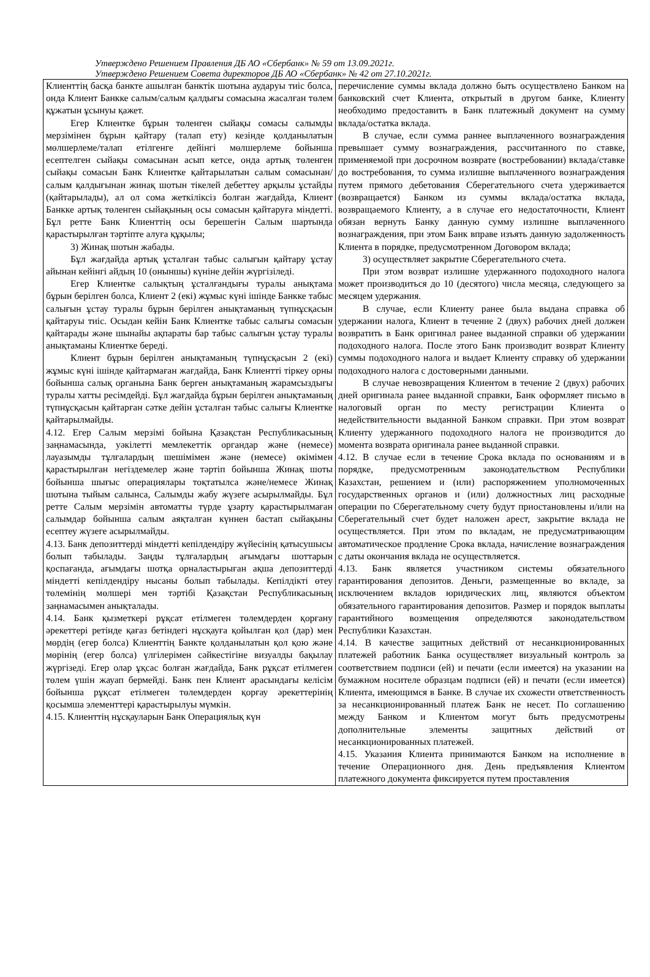Утверждено Решением Правления ДБ АО «Сбербанк» № 59 от 13.09.2021г.
Утверждено Решением Совета директоров ДБ АО «Сбербанк» № 42 от 27.10.2021г.
| Клиенттің басқа банкте ашылған банктік шотына аударуы тиіс болса, онда Клиент Банкке салым/салым қалдығы сомасына жасалған төлем құжатын ұсынуы қажет. Егер Клиентке бұрын төленген сыйақы сомасы салымды мерзімінен бұрын қайтару (талап ету) кезінде қолданылатын мөлшерлеме/талап етілгенге дейінгі мөлшерлеме бойынша есептелген сыйақы сомасынан асып кетсе, онда артық төленген сыйақы сомасын Банк Клиентке қайтарылатын салым сомасынан/ салым қалдығынан жинақ шотын тікелей дебеттеу арқылы ұстайды (қайтарылады), ал ол сома жеткіліксіз болған жағдайда, Клиент Банкке артық төленген сыйақының осы сомасын қайтаруға міндетті. Бұл ретте Банк Клиенттің осы берешегін Салым шартында қарастырылған тәртіпте алуға құқылы; 3) Жинақ шотын жабады. Бұл жағдайда артық ұсталған табыс салығын қайтару ұстау айынан кейінгі айдың 10 (оныншы) күніне дейін жүргізіледі. Егер Клиентке салықтың ұсталғандығы туралы анықтама бұрын берілген болса, Клиент 2 (екі) жұмыс күні ішінде Банкке табыс салығын ұстау туралы бұрын берілген анықтаманың түпнұсқасын қайтаруы тиіс. Осыдан кейін Банк Клиентке табыс салығы сомасын қайтарады және шынайы ақпараты бар табыс салығын ұстау туралы анықтаманы Клиентке береді. Клиент бұрын берілген анықтаманың түпнұсқасын 2 (екі) жұмыс күні ішінде қайтармаған жағдайда, Банк Клиентті тіркеу орны бойынша салық органына Банк берген анықтаманың жарамсыздығы туралы хатты ресімдейді. Бұл жағдайда бұрын берілген анықтаманың түпнұсқасын қайтарған сәтке дейін ұсталған табыс салығы Клиентке қайтарылмайды. 4.12. Егер Салым мерзімі бойына Қазақстан Республикасының заңнамасында, уәкілетті мемлекеттік органдар және (немесе) лауазымды тұлғалардың шешімімен және (немесе) өкімімен қарастырылған негіздемелер және тәртіп бойынша Жинақ шоты бойынша шығыс операциялары тоқтатылса және/немесе Жинақ шотына тыйым салынса, Салымды жабу жүзеге асырылмайды. Бұл ретте Салым мерзімін автоматты түрде ұзарту қарастырылмаған салымдар бойынша салым аяқталған күннен бастап сыйақыны есептеу жүзеге асырылмайды. 4.13. Банк депозиттерді міндетті кепілдендіру жүйесінің қатысушысы болып табылады. Заңды тұлғалардың ағымдағы шоттарын қоспағанда, ағымдағы шотқа орналастырыған ақша депозиттерді міндетті кепілдендіру нысаны болып табылады. Кепілдікті өтеу төлемінің мөлшері мен тәртібі Қазақстан Республикасының заңнамасымен анықталады. 4.14. Банк қызметкері рұқсат етілмеген төлемдерден қорғану әрекеттері ретінде қағаз бетіндегі нұсқауға қойылған қол (дар) мен мөрдің (егер болса) Клиенттің Банкте қолданылатын қол қою және мөрінің (егер болса) үлгілерімен сәйкестігіне визуалды бақылау жүргізеді. Егер олар ұқсас болған жағдайда, Банк рұқсат етілмеген төлем үшін жауап бермейді. Банк пен Клиент арасындағы келісім бойынша рұқсат етілмеген төлемдерден қорғау әрекеттерінің қосымша элементтері қарастырылуы мүмкін. 4.15. Клиенттің нұсқауларын Банк Операциялық күн | перечисление суммы вклада должно быть осуществлено Банком на банковский счет Клиента, открытый в другом банке, Клиенту необходимо предоставить в Банк платежный документ на сумму вклада/остатка вклада. В случае, если сумма раннее выплаченного вознаграждения превышает сумму вознаграждения, рассчитанного по ставке, применяемой при досрочном возврате (востребовании) вклада/ставке до востребования, то сумма излишне выплаченного вознаграждения путем прямого дебетования Сберегательного счета удерживается (возвращается) Банком из суммы вклада/остатка вклада, возвращаемого Клиенту, а в случае его недостаточности, Клиент обязан вернуть Банку данную сумму излишне выплаченного вознаграждения, при этом Банк вправе изъять данную задолженность Клиента в порядке, предусмотренном Договором вклада; 3) осуществляет закрытие Сберегательного счета. При этом возврат излишне удержанного подоходного налога может производиться до 10 (десятого) числа месяца, следующего за месяцем удержания. В случае, если Клиенту ранее была выдана справка об удержании налога, Клиент в течение 2 (двух) рабочих дней должен возвратить в Банк оригинал ранее выданной справки об удержании подоходного налога. После этого Банк производит возврат Клиенту суммы подоходного налога и выдает Клиенту справку об удержании подоходного налога с достоверными данными. В случае невозвращения Клиентом в течение 2 (двух) рабочих дней оригинала ранее выданной справки, Банк оформляет письмо в налоговый орган по месту регистрации Клиента о недействительности выданной Банком справки. При этом возврат Клиенту удержанного подоходного налога не производится до момента возврата оригинала ранее выданной справки. 4.12. В случае если в течение Срока вклада по основаниям и в порядке, предусмотренным законодательством Республики Казахстан, решением и (или) распоряжением уполномоченных государственных органов и (или) должностных лиц расходные операции по Сберегательному счету будут приостановлены и/или на Сберегательный счет будет наложен арест, закрытие вклада не осуществляется. При этом по вкладам, не предусматривающим автоматическое продление Срока вклада, начисление вознаграждения с даты окончания вклада не осуществляется. 4.13. Банк является участником системы обязательного гарантирования депозитов. Деньги, размещенные во вкладе, за исключением вкладов юридических лиц, являются объектом обязательного гарантирования депозитов. Размер и порядок выплаты гарантийного возмещения определяются законодательством Республики Казахстан. 4.14. В качестве защитных действий от несанкционированных платежей работник Банка осуществляет визуальный контроль за соответствием подписи (ей) и печати (если имеется) на указании на бумажном носителе образцам подписи (ей) и печати (если имеется) Клиента, имеющимся в Банке. В случае их схожести ответственность за несанкционированный платеж Банк не несет. По соглашению между Банком и Клиентом могут быть предусмотрены дополнительные элементы защитных действий от несанкционированных платежей. 4.15. Указания Клиента принимаются Банком на исполнение в течение Операционного дня. День предъявления Клиентом платежного документа фиксируется путем проставления |